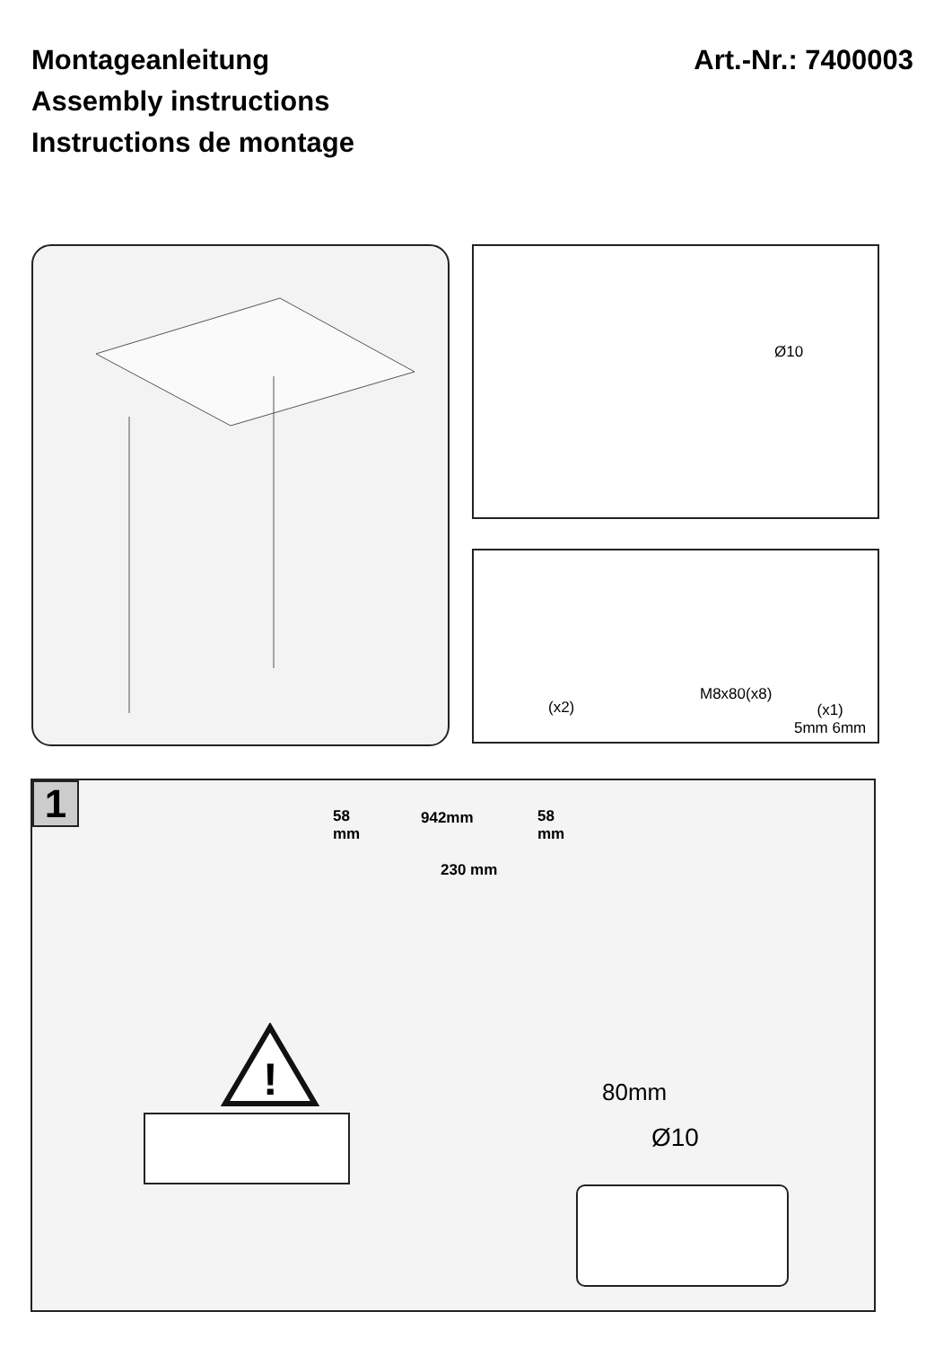Montageanleitung
Assembly instructions
Instructions de montage
Art.-Nr.: 7400003
Ø10
(x2)
M8x80(x8)
(x1)
5mm 6mm
1
58
mm
942mm 58
mm
230 mm
80mm
Ø10
!